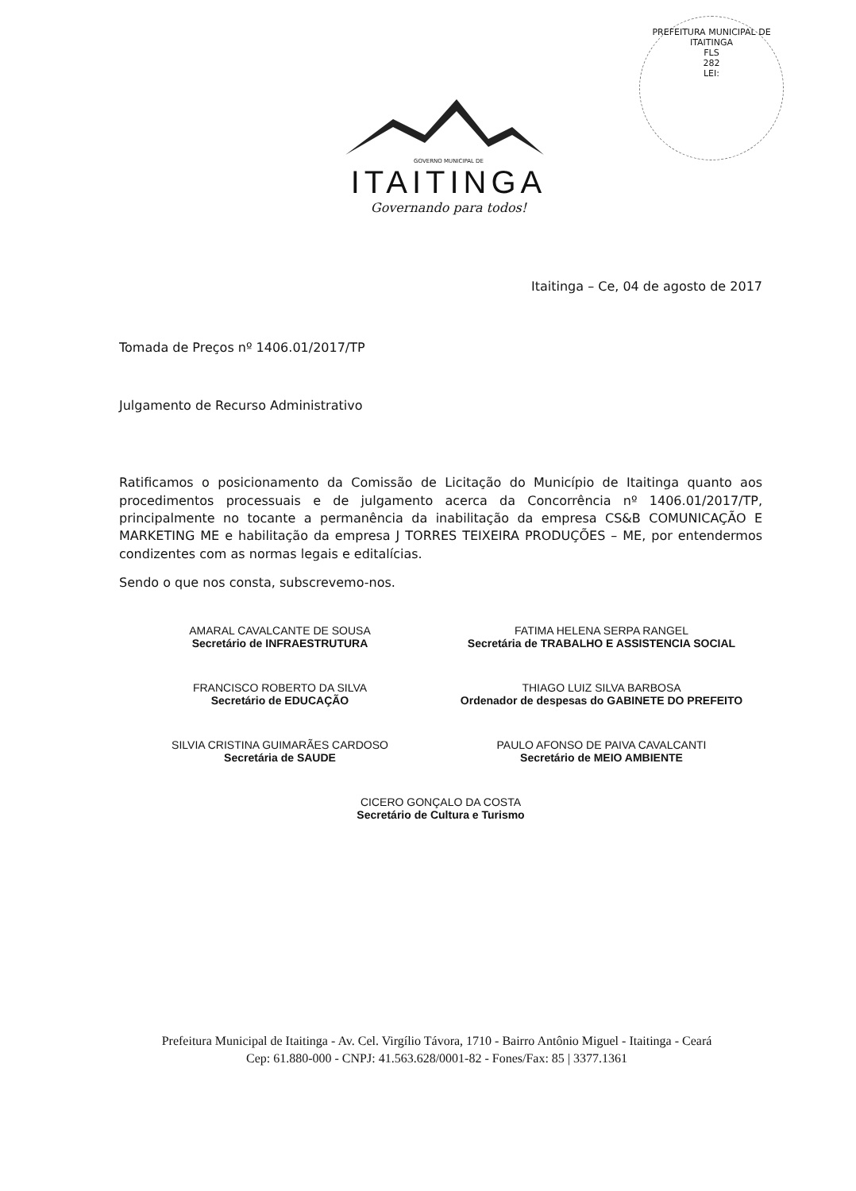PREFEITURA MUNICIPAL DE ITAITINGA
FLS
282
LEI:
GOVERNO MUNICIPAL DE
ITAITINGA
Governando para todos!
Itaitinga – Ce, 04 de agosto de 2017
Tomada de Preços nº 1406.01/2017/TP
Julgamento de Recurso Administrativo
Ratificamos o posicionamento da Comissão de Licitação do Município de Itaitinga quanto aos procedimentos processuais e de julgamento acerca da Concorrência nº 1406.01/2017/TP, principalmente no tocante a permanência da inabilitação da empresa CS&B COMUNICAÇÃO E MARKETING ME e habilitação da empresa J TORRES TEIXEIRA PRODUÇÕES – ME, por entendermos condizentes com as normas legais e editalícias.
Sendo o que nos consta, subscrevemo-nos.
AMARAL CAVALCANTE DE SOUSA
Secretário de INFRAESTRUTURA
FATIMA HELENA SERPA RANGEL
Secretária de TRABALHO E ASSISTENCIA SOCIAL
FRANCISCO ROBERTO DA SILVA
Secretário de EDUCAÇÃO
THIAGO LUIZ SILVA BARBOSA
Ordenador de despesas do GABINETE DO PREFEITO
SILVIA CRISTINA GUIMARÃES CARDOSO
Secretária de SAUDE
PAULO AFONSO DE PAIVA CAVALCANTI
Secretário de MEIO AMBIENTE
CICERO GONÇALO DA COSTA
Secretário de Cultura e Turismo
Prefeitura Municipal de Itaitinga - Av. Cel. Virgílio Távora, 1710 - Bairro Antônio Miguel - Itaitinga - Ceará
Cep: 61.880-000 - CNPJ: 41.563.628/0001-82 - Fones/Fax: 85 | 3377.1361